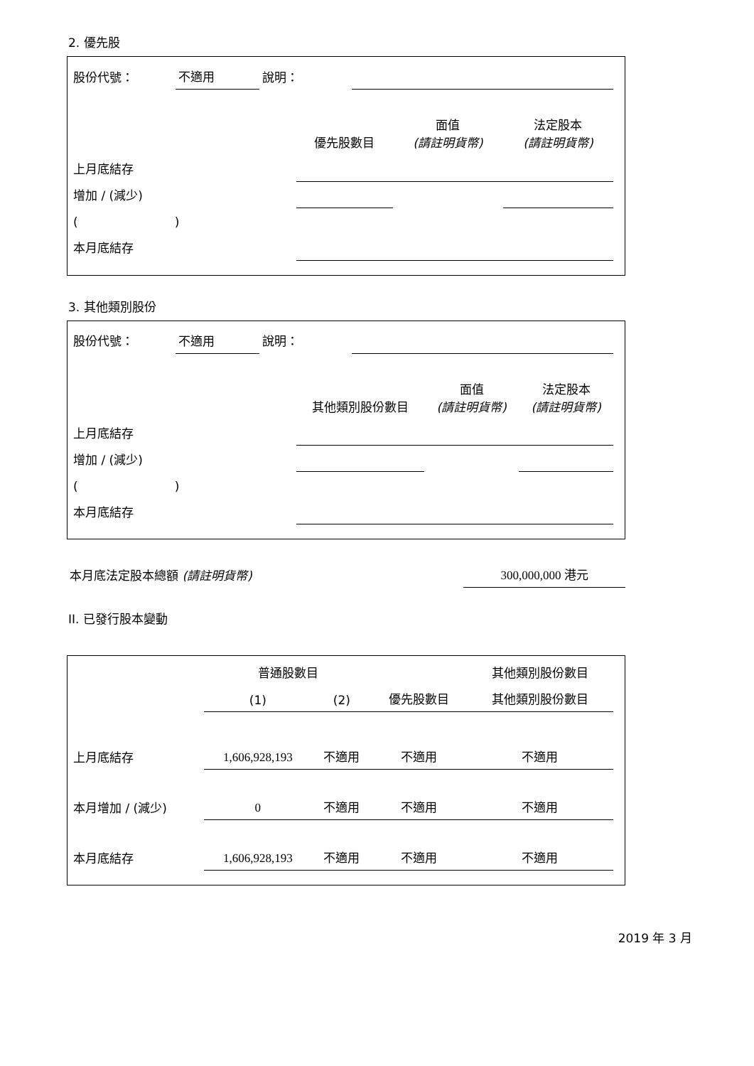2. 優先股
| 股份代號： | 不適用 | 說明： | |
| | 優先股數目 | 面值 (請註明貨幣) | 法定股本 (請註明貨幣) |
| --- | --- | --- | --- |
| 上月底結存 | | | |
| 增加 / (減少) | | | |
| ( ) | | | |
| 本月底結存 | | | |
3. 其他類別股份
| 股份代號： | 不適用 | 說明： | |
| | 其他類別股份數目 | 面值 (請註明貨幣) | 法定股本 (請註明貨幣) |
| --- | --- | --- | --- |
| 上月底結存 | | | |
| 增加 / (減少) | | | |
| ( ) | | | |
| 本月底結存 | | | |
| 本月底法定股本總額 (請註明貨幣) | 300,000,000 港元 |
II. 已發行股本變動
| | 普通股數目 | | | 其他類別股份數目 |
| --- | --- | --- | --- | --- |
| | (1) | (2) | 優先股數目 | 其他類別股份數目 |
| 上月底結存 | 1,606,928,193 | 不適用 | 不適用 | 不適用 |
| 本月增加 / (減少) | 0 | 不適用 | 不適用 | 不適用 |
| 本月底結存 | 1,606,928,193 | 不適用 | 不適用 | 不適用 |
2019 年 3 月